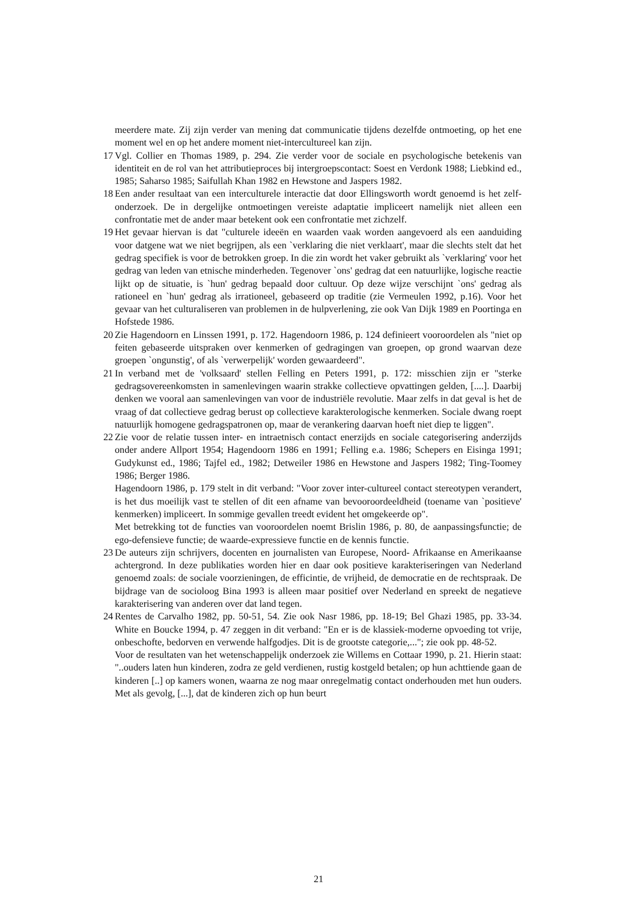meerdere mate. Zij zijn verder van mening dat communicatie tijdens dezelfde ontmoeting, op het ene moment wel en op het andere moment niet-intercultureel kan zijn.
17 Vgl. Collier en Thomas 1989, p. 294. Zie verder voor de sociale en psychologische betekenis van identiteit en de rol van het attributieproces bij intergroepscontact: Soest en Verdonk 1988; Liebkind ed., 1985; Saharso 1985; Saifullah Khan 1982 en Hewstone and Jaspers 1982.
18 Een ander resultaat van een interculturele interactie dat door Ellingsworth wordt genoemd is het zelf-onderzoek. De in dergelijke ontmoetingen vereiste adaptatie impliceert namelijk niet alleen een confrontatie met de ander maar betekent ook een confrontatie met zichzelf.
19 Het gevaar hiervan is dat "culturele ideeën en waarden vaak worden aangevoerd als een aanduiding voor datgene wat we niet begrijpen, als een `verklaring die niet verklaart', maar die slechts stelt dat het gedrag specifiek is voor de betrokken groep. In die zin wordt het vaker gebruikt als `verklaring' voor het gedrag van leden van etnische minderheden. Tegenover `ons' gedrag dat een natuurlijke, logische reactie lijkt op de situatie, is `hun' gedrag bepaald door cultuur. Op deze wijze verschijnt `ons' gedrag als rationeel en `hun' gedrag als irrationeel, gebaseerd op traditie (zie Vermeulen 1992, p.16). Voor het gevaar van het culturaliseren van problemen in de hulpverlening, zie ook Van Dijk 1989 en Poortinga en Hofstede 1986.
20 Zie Hagendoorn en Linssen 1991, p. 172. Hagendoorn 1986, p. 124 definieert vooroordelen als "niet op feiten gebaseerde uitspraken over kenmerken of gedragingen van groepen, op grond waarvan deze groepen `ongunstig', of als `verwerpelijk' worden gewaardeerd".
21 In verband met de 'volksaard' stellen Felling en Peters 1991, p. 172: misschien zijn er "sterke gedragsovereenkomsten in samenlevingen waarin strakke collectieve opvattingen gelden, [....]. Daarbij denken we vooral aan samenlevingen van voor de industriële revolutie. Maar zelfs in dat geval is het de vraag of dat collectieve gedrag berust op collectieve karakterologische kenmerken. Sociale dwang roept natuurlijk homogene gedragspatronen op, maar de verankering daarvan hoeft niet diep te liggen".
22 Zie voor de relatie tussen inter- en intraetnisch contact enerzijds en sociale categorisering anderzijds onder andere Allport 1954; Hagendoorn 1986 en 1991; Felling e.a. 1986; Schepers en Eisinga 1991; Gudykunst ed., 1986; Tajfel ed., 1982; Detweiler 1986 en Hewstone and Jaspers 1982; Ting-Toomey 1986; Berger 1986.
Hagendoorn 1986, p. 179 stelt in dit verband: "Voor zover inter-cultureel contact stereotypen verandert, is het dus moeilijk vast te stellen of dit een afname van bevooroordeeldheid (toename van `positieve' kenmerken) impliceert. In sommige gevallen treedt evident het omgekeerde op".
Met betrekking tot de functies van vooroordelen noemt Brislin 1986, p. 80, de aanpassingsfunctie; de ego-defensieve functie; de waarde-expressieve functie en de kennis functie.
23 De auteurs zijn schrijvers, docenten en journalisten van Europese, Noord- Afrikaanse en Amerikaanse achtergrond. In deze publikaties worden hier en daar ook positieve karakteriseringen van Nederland genoemd zoals: de sociale voorzieningen, de efficintie, de vrijheid, de democratie en de rechtspraak. De bijdrage van de socioloog Bina 1993 is alleen maar positief over Nederland en spreekt de negatieve karakterisering van anderen over dat land tegen.
24 Rentes de Carvalho 1982, pp. 50-51, 54. Zie ook Nasr 1986, pp. 18-19; Bel Ghazi 1985, pp. 33-34. White en Boucke 1994, p. 47 zeggen in dit verband: "En er is de klassiek-moderne opvoeding tot vrije, onbeschofte, bedorven en verwende halfgodjes. Dit is de grootste categorie,..."; zie ook pp. 48-52.
Voor de resultaten van het wetenschappelijk onderzoek zie Willems en Cottaar 1990, p. 21. Hierin staat: "..ouders laten hun kinderen, zodra ze geld verdienen, rustig kostgeld betalen; op hun achttiende gaan de kinderen [..] op kamers wonen, waarna ze nog maar onregelmatig contact onderhouden met hun ouders. Met als gevolg, [...], dat de kinderen zich op hun beurt
21